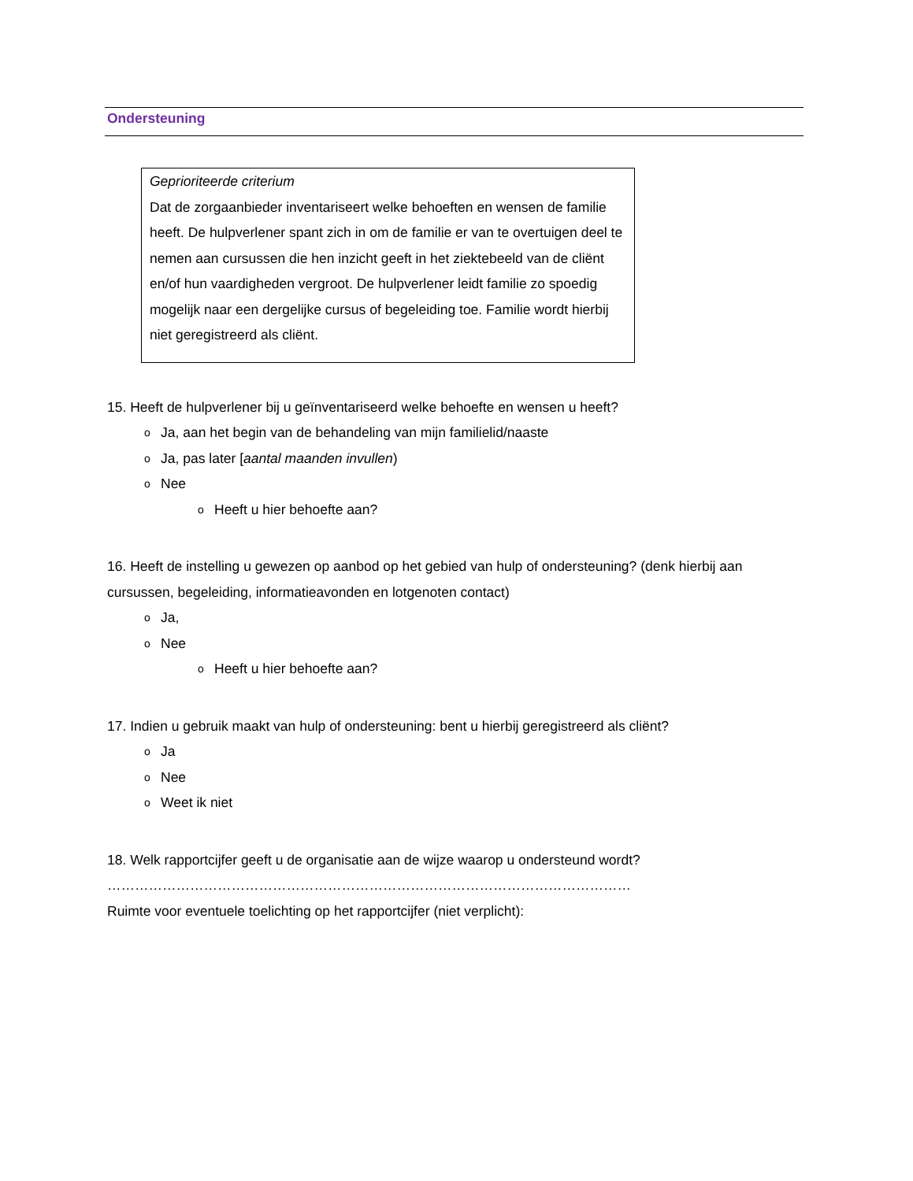Ondersteuning
Geprioriteerde criterium
Dat de zorgaanbieder inventariseert welke behoeften en wensen de familie heeft. De hulpverlener spant zich in om de familie er van te overtuigen deel te nemen aan cursussen die hen inzicht geeft in het ziektebeeld van de cliënt en/of hun vaardigheden vergroot. De hulpverlener leidt familie zo spoedig mogelijk naar een dergelijke cursus of begeleiding toe. Familie wordt hierbij niet geregistreerd als cliënt.
15. Heeft de hulpverlener bij u geïnventariseerd welke behoefte en wensen u heeft?
o Ja, aan het begin van de behandeling van mijn familielid/naaste
o Ja, pas later [aantal maanden invullen)
o Nee
o Heeft u hier behoefte aan?
16. Heeft de instelling u gewezen op aanbod op het gebied van hulp of ondersteuning? (denk hierbij aan cursussen, begeleiding, informatieavonden en lotgenoten contact)
o Ja,
o Nee
o Heeft u hier behoefte aan?
17. Indien u gebruik maakt van hulp of ondersteuning: bent u hierbij geregistreerd als cliënt?
o Ja
o Nee
o Weet ik niet
18. Welk rapportcijfer geeft u de organisatie aan de wijze waarop u ondersteund wordt?
……………………………………………………………………………………………………
Ruimte voor eventuele toelichting op het rapportcijfer (niet verplicht):